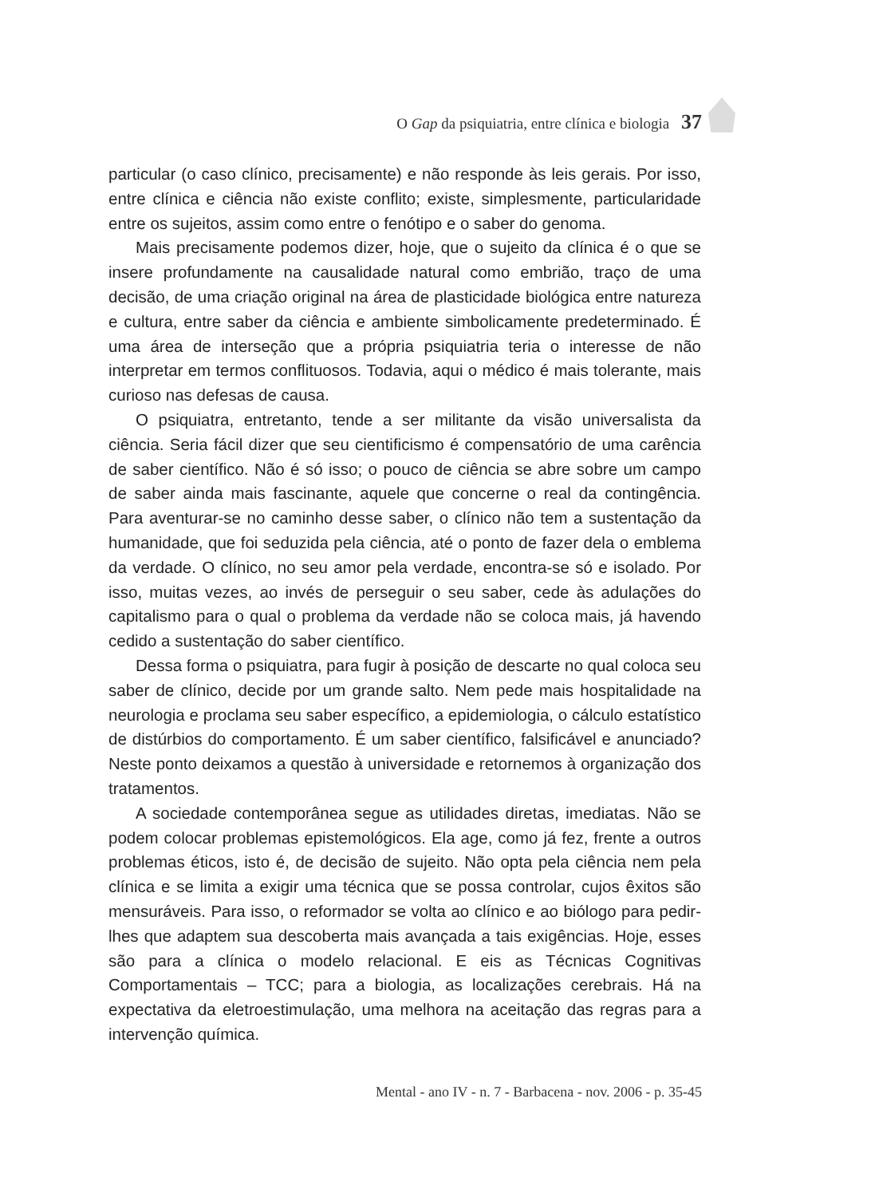O Gap da psiquiatria, entre clínica e biologia 37
particular (o caso clínico, precisamente) e não responde às leis gerais. Por isso, entre clínica e ciência não existe conflito; existe, simplesmente, particularidade entre os sujeitos, assim como entre o fenótipo e o saber do genoma.
Mais precisamente podemos dizer, hoje, que o sujeito da clínica é o que se insere profundamente na causalidade natural como embrião, traço de uma decisão, de uma criação original na área de plasticidade biológica entre natureza e cultura, entre saber da ciência e ambiente simbolicamente predeterminado. É uma área de interseção que a própria psiquiatria teria o interesse de não interpretar em termos conflituosos. Todavia, aqui o médico é mais tolerante, mais curioso nas defesas de causa.
O psiquiatra, entretanto, tende a ser militante da visão universalista da ciência. Seria fácil dizer que seu cientificismo é compensatório de uma carência de saber científico. Não é só isso; o pouco de ciência se abre sobre um campo de saber ainda mais fascinante, aquele que concerne o real da contingência. Para aventurar-se no caminho desse saber, o clínico não tem a sustentação da humanidade, que foi seduzida pela ciência, até o ponto de fazer dela o emblema da verdade. O clínico, no seu amor pela verdade, encontra-se só e isolado. Por isso, muitas vezes, ao invés de perseguir o seu saber, cede às adulações do capitalismo para o qual o problema da verdade não se coloca mais, já havendo cedido a sustentação do saber científico.
Dessa forma o psiquiatra, para fugir à posição de descarte no qual coloca seu saber de clínico, decide por um grande salto. Nem pede mais hospitalidade na neurologia e proclama seu saber específico, a epidemiologia, o cálculo estatístico de distúrbios do comportamento. É um saber científico, falsificável e anunciado? Neste ponto deixamos a questão à universidade e retornemos à organização dos tratamentos.
A sociedade contemporânea segue as utilidades diretas, imediatas. Não se podem colocar problemas epistemológicos. Ela age, como já fez, frente a outros problemas éticos, isto é, de decisão de sujeito. Não opta pela ciência nem pela clínica e se limita a exigir uma técnica que se possa controlar, cujos êxitos são mensuráveis. Para isso, o reformador se volta ao clínico e ao biólogo para pedir-lhes que adaptem sua descoberta mais avançada a tais exigências. Hoje, esses são para a clínica o modelo relacional. E eis as Técnicas Cognitivas Comportamentais – TCC; para a biologia, as localizações cerebrais. Há na expectativa da eletroestimulação, uma melhora na aceitação das regras para a intervenção química.
Mental - ano IV - n. 7 - Barbacena - nov. 2006 - p. 35-45